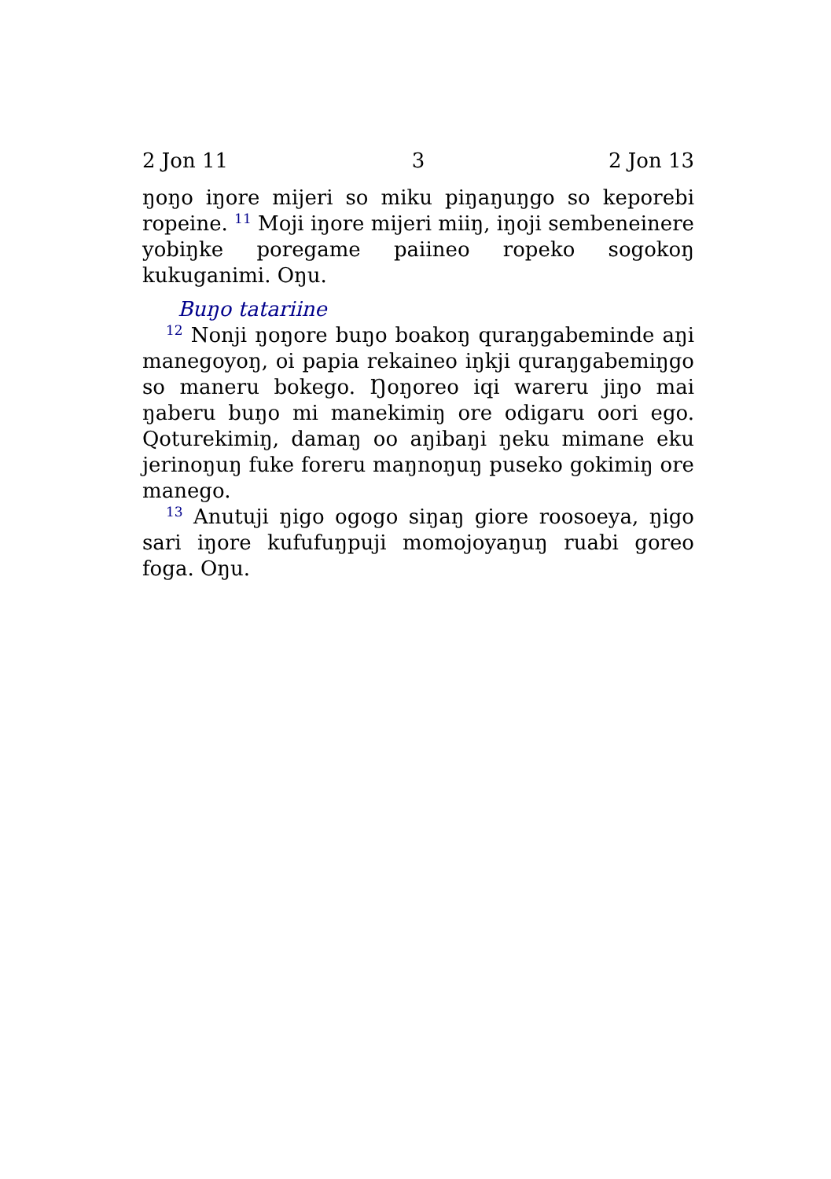2 Jon 11 3 2 Jon 13
ŋoŋo iŋore mijeri so miku piŋaŋuŋgo so keporebi ropeine. <sup>11</sup> Moji iŋore mijeri miiŋ, iŋoji sembeneinere yobiŋke poregame paiineo ropeko sogokoŋ kukuganimi. Oŋu.
Buŋo tatariine
<sup>12</sup> Nonji ŋoŋore buŋo boakoŋ quraŋgabeminde aŋi manegoyoŋ, oi papia rekaineo iŋkji quraŋgabemiŋgo so maneru bokego. Ŋoŋoreo iqi wareru jiŋo mai ŋaberu buŋo mi manekimiŋ ore odigaru oori ego. Qoturekimiŋ, damaŋ oo aŋibaŋi ŋeku mimane eku jerinoŋuŋ fuke foreru maŋnoŋuŋ puseko gokimiŋ ore manego.
<sup>13</sup> Anutuji ŋigo ogogo siŋaŋ giore roosoeya, ŋigo sari iŋore kufufuŋpuji momojoyaŋuŋ ruabi goreo foga. Oŋu.